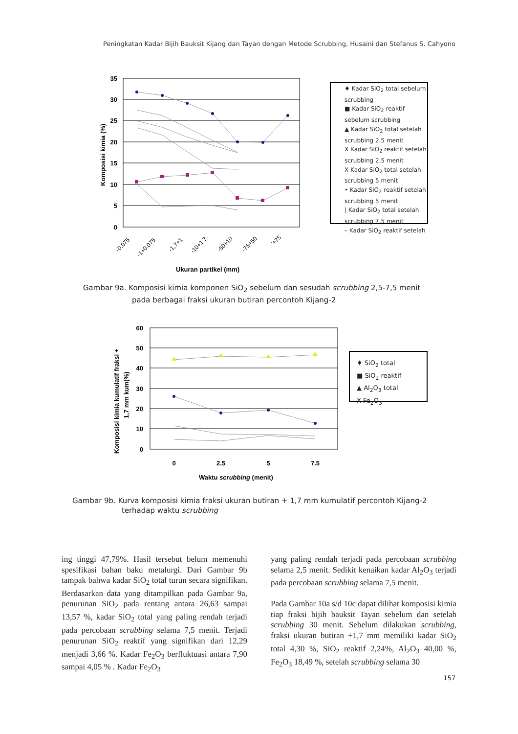Peningkatan Kadar Bijih Bauksit Kijang dan Tayan dengan Metode Scrubbing, Husaini dan Stefanus S. Cahyono
35
30
25
20
15
10
5
0
Komposisi kimia (%)
-0.075
-1+0.075
-1,7+1
-10+1.7
-50+10
-75+50
'+75
Ukuran partikel (mm)
♦ Kadar SiO<sub>2</sub> total sebelum scrubbing
■ Kadar SiO<sub>2</sub> reaktif sebelum scrubbing
▲ Kadar SiO<sub>2</sub> total setelah scrubbing 2,5 menit
X Kadar SiO<sub>2</sub> reaktif setelah scrubbing 2,5 menit
X Kadar SiO<sub>2</sub> total setelah scrubbing 5 menit
• Kadar SiO<sub>2</sub> reaktif setelah scrubbing 5 menit
| Kadar SiO<sub>2</sub> total setelah scrubbing 7,5 menit
– Kadar SiO<sub>2</sub> reaktif setelah
Gambar 9a. Komposisi kimia komponen SiO<sub>2</sub> sebelum dan sesudah scrubbing 2,5-7,5 menit
pada berbagai fraksi ukuran butiran percontoh Kijang-2
60
50
40
30
20
10
0
Komposisi kimia kumulatif fraksi +
1,7 mm kum(%)
0
2.5
5
7.5
Waktu scrubbing (menit)
♦ SiO<sub>2</sub> total
■ SiO<sub>2</sub> reaktif
▲ Al<sub>2</sub>O<sub>3</sub> total
X Fe<sub>2</sub>O<sub>3</sub>
Gambar 9b. Kurva komposisi kimia fraksi ukuran butiran + 1,7 mm kumulatif percontoh Kijang-2
terhadap waktu scrubbing
ing tinggi 47,79%. Hasil tersebut belum memenuhi spesifikasi bahan baku metalurgi. Dari Gambar 9b tampak bahwa kadar SiO<sub>2</sub> total turun secara signifikan. Berdasarkan data yang ditampilkan pada Gambar 9a, penurunan SiO<sub>2</sub> pada rentang antara 26,63 sampai 13,57 %, kadar SiO<sub>2</sub> total yang paling rendah terjadi pada percobaan scrubbing selama 7,5 menit. Terjadi penurunan SiO<sub>2</sub> reaktif yang signifikan dari 12,29 menjadi 3,66 %. Kadar Fe<sub>2</sub>O<sub>3</sub> berfluktuasi antara 7,90 sampai 4,05 % . Kadar Fe<sub>2</sub>O<sub>3</sub>
yang paling rendah terjadi pada percobaan scrubbing selama 2,5 menit. Sedikit kenaikan kadar Al<sub>2</sub>O<sub>3</sub> terjadi pada percobaan scrubbing selama 7,5 menit.
Pada Gambar 10a s/d 10c dapat dilihat komposisi kimia tiap fraksi bijih bauksit Tayan sebelum dan setelah scrubbing 30 menit. Sebelum dilakukan scrubbing, fraksi ukuran butiran +1,7 mm memiliki kadar SiO<sub>2</sub> total 4,30 %, SiO<sub>2</sub> reaktif 2,24%, Al<sub>2</sub>O<sub>3</sub> 40,00 %, Fe<sub>2</sub>O<sub>3</sub> 18,49 %, setelah scrubbing selama 30
157